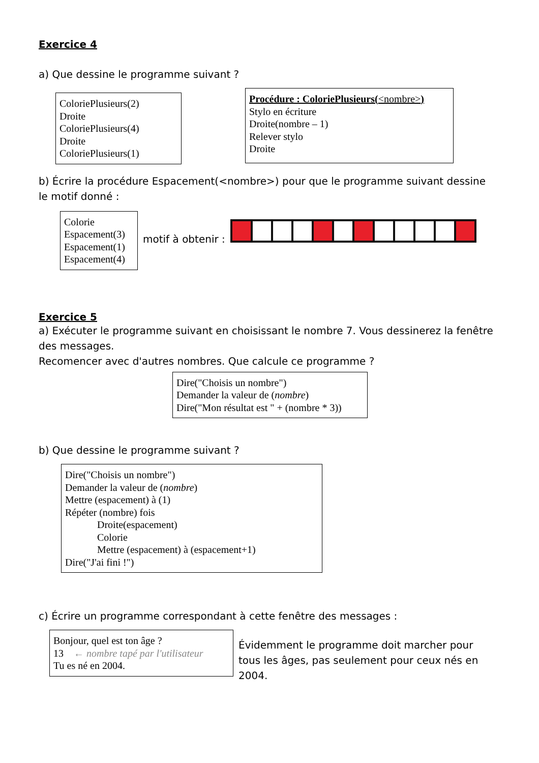Exercice 4
a) Que dessine le programme suivant ?
ColoriePlusieurs(2)
Droite
ColoriePlusieurs(4)
Droite
ColoriePlusieurs(1)
Procédure : ColoriePlusieurs(<nombre>)
Stylo en écriture
Droite(nombre – 1)
Relever stylo
Droite
b) Écrire la procédure Espacement(<nombre>) pour que le programme suivant dessine le motif donné :
Colorie
Espacement(3)
Espacement(1)
Espacement(4)
motif à obtenir :
Exercice 5
a) Exécuter le programme suivant en choisissant le nombre 7. Vous dessinerez la fenêtre des messages.
Recomencer avec d'autres nombres. Que calcule ce programme ?
Dire("Choisis un nombre")
Demander la valeur de (nombre)
Dire("Mon résultat est " + (nombre * 3))
b) Que dessine le programme suivant ?
Dire("Choisis un nombre")
Demander la valeur de (nombre)
Mettre (espacement) à (1)
Répéter (nombre) fois
Droite(espacement)
Colorie
Mettre (espacement) à (espacement+1)
Dire("J'ai fini !")
c) Écrire un programme correspondant à cette fenêtre des messages :
Bonjour, quel est ton âge ?
13 ← nombre tapé par l'utilisateur
Tu es né en 2004.
Évidemment le programme doit marcher pour tous les âges, pas seulement pour ceux nés en 2004.